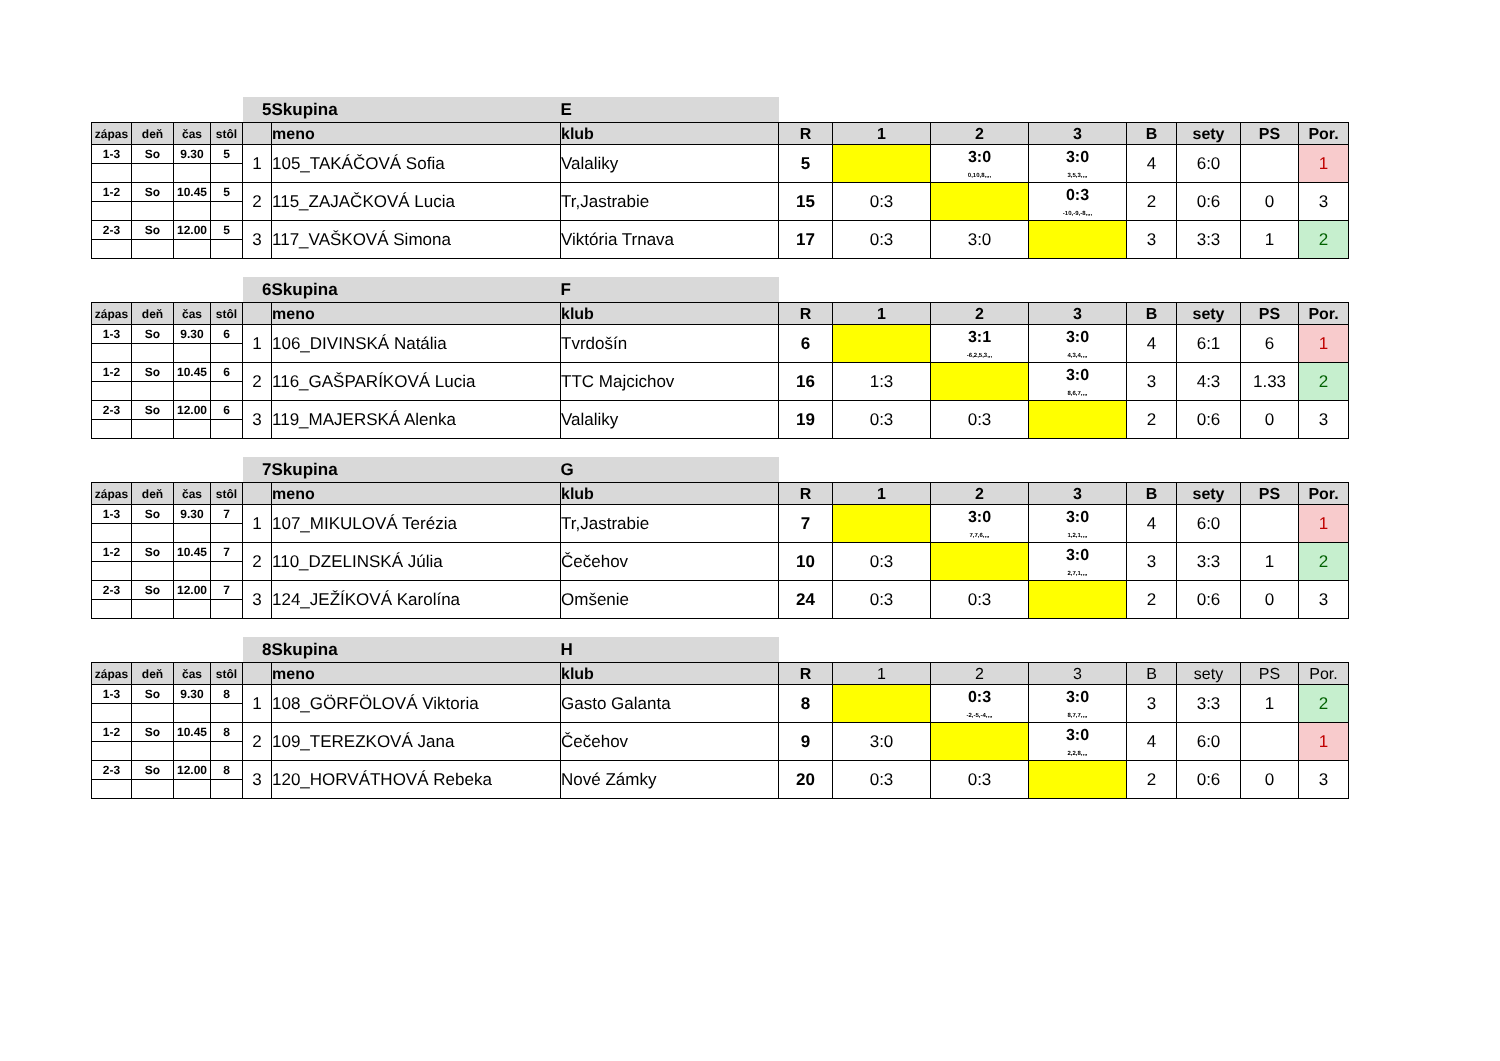| | | | | 5 | Skupina | E | | | | | | | | |
| zápas | deň | čas | stôl | | meno | klub | R | 1 | 2 | 3 | B | sety | PS | Por. |
| 1-3 | So | 9.30 | 5 | 1 | 105_TAKÁČOVÁ Sofia | Valaliky | 5 | | 3:0 0,10,8,,,, | 3:0 3,5,3,,,, | 4 | 6:0 | | 1 |
| 1-2 | So | 10.45 | 5 | 2 | 115_ZAJAČKOVÁ Lucia | Tr,Jastrabie | 15 | 0:3 | | 0:3 -10,-9,-8,,,, | 2 | 0:6 | 0 | 3 |
| 2-3 | So | 12.00 | 5 | 3 | 117_VAŠKOVÁ Simona | Viktória Trnava | 17 | 0:3 | 3:0 | | 3 | 3:3 | 1 | 2 |
| | | | | 6 | Skupina | F | | | | | | | | |
| zápas | deň | čas | stôl | | meno | klub | R | 1 | 2 | 3 | B | sety | PS | Por. |
| 1-3 | So | 9.30 | 6 | 1 | 106_DIVINSKÁ Natália | Tvrdošín | 6 | | 3:1 -6,2,5,3,,, | 3:0 4,3,4,,,, | 4 | 6:1 | 6 | 1 |
| 1-2 | So | 10.45 | 6 | 2 | 116_GAŠPARÍKOVÁ Lucia | TTC Majcichov | 16 | 1:3 | | 3:0 8,6,7,,,, | 3 | 4:3 | 1.33 | 2 |
| 2-3 | So | 12.00 | 6 | 3 | 119_MAJERSKÁ Alenka | Valaliky | 19 | 0:3 | 0:3 | | 2 | 0:6 | 0 | 3 |
| | | | | 7 | Skupina | G | | | | | | | | |
| zápas | deň | čas | stôl | | meno | klub | R | 1 | 2 | 3 | B | sety | PS | Por. |
| 1-3 | So | 9.30 | 7 | 1 | 107_MIKULOVÁ Terézia | Tr,Jastrabie | 7 | | 3:0 7,7,6,,,, | 3:0 1,2,1,,,, | 4 | 6:0 | | 1 |
| 1-2 | So | 10.45 | 7 | 2 | 110_DZELINSKÁ Júlia | Čečehov | 10 | 0:3 | | 3:0 2,7,1,,,, | 3 | 3:3 | 1 | 2 |
| 2-3 | So | 12.00 | 7 | 3 | 124_JEŽÍKOVÁ Karolína | Omšenie | 24 | 0:3 | 0:3 | | 2 | 0:6 | 0 | 3 |
| | | | | 8 | Skupina | H | | | | | | | | |
| zápas | deň | čas | stôl | | meno | klub | R | 1 | 2 | 3 | B | sety | PS | Por. |
| 1-3 | So | 9.30 | 8 | 1 | 108_GÖRFÖLOVÁ Viktoria | Gasto Galanta | 8 | | 0:3 -2,-5,-4,,,, | 3:0 8,7,7,,,, | 3 | 3:3 | 1 | 2 |
| 1-2 | So | 10.45 | 8 | 2 | 109_TEREZKOVÁ Jana | Čečehov | 9 | 3:0 | | 3:0 2,2,8,,,, | 4 | 6:0 | | 1 |
| 2-3 | So | 12.00 | 8 | 3 | 120_HORVÁTHOVÁ Rebeka | Nové Zámky | 20 | 0:3 | 0:3 | | 2 | 0:6 | 0 | 3 |